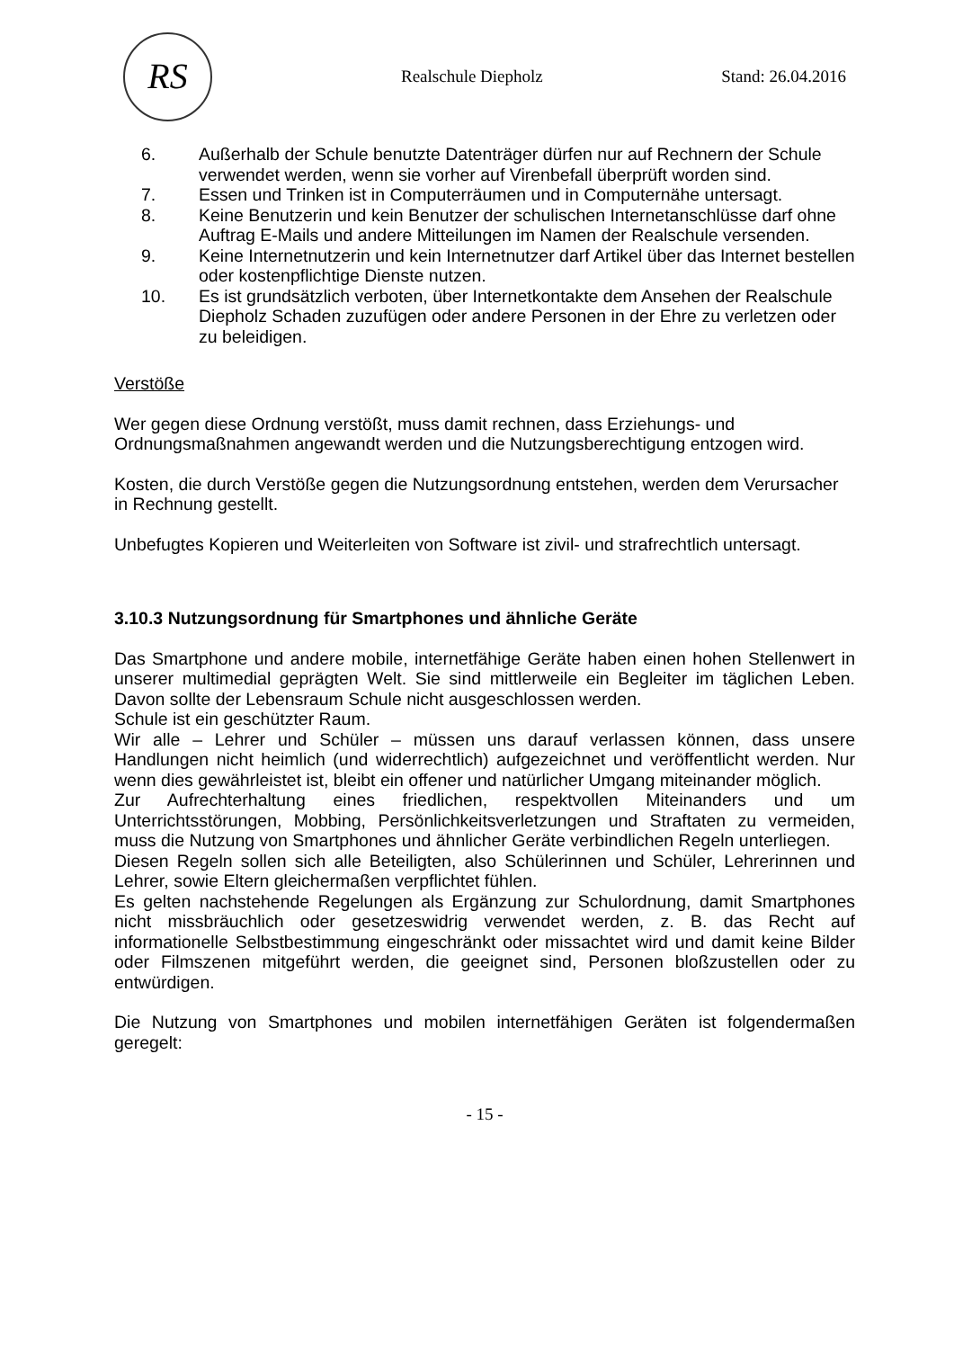RS
Realschule Diepholz Stand: 26.04.2016
6. Außerhalb der Schule benutzte Datenträger dürfen nur auf Rechnern der Schule verwendet werden, wenn sie vorher auf Virenbefall überprüft worden sind.
7. Essen und Trinken ist in Computerräumen und in Computernähe untersagt.
8. Keine Benutzerin und kein Benutzer der schulischen Internetanschlüsse darf ohne Auftrag E-Mails und andere Mitteilungen im Namen der Realschule versenden.
9. Keine Internetnutzerin und kein Internetnutzer darf Artikel über das Internet bestellen oder kostenpflichtige Dienste nutzen.
10. Es ist grundsätzlich verboten, über Internetkontakte dem Ansehen der Realschule Diepholz Schaden zuzufügen oder andere Personen in der Ehre zu verletzen oder zu beleidigen.
Verstöße
Wer gegen diese Ordnung verstößt, muss damit rechnen, dass Erziehungs- und Ordnungsmaßnahmen angewandt werden und die Nutzungsberechtigung entzogen wird.
Kosten, die durch Verstöße gegen die Nutzungsordnung entstehen, werden dem Verursacher in Rechnung gestellt.
Unbefugtes Kopieren und Weiterleiten von Software ist zivil- und strafrechtlich untersagt.
3.10.3 Nutzungsordnung für Smartphones und ähnliche Geräte
Das Smartphone und andere mobile, internetfähige Geräte haben einen hohen Stellenwert in unserer multimedial geprägten Welt. Sie sind mittlerweile ein Begleiter im täglichen Leben. Davon sollte der Lebensraum Schule nicht ausgeschlossen werden.
Schule ist ein geschützter Raum.
Wir alle – Lehrer und Schüler – müssen uns darauf verlassen können, dass unsere Handlungen nicht heimlich (und widerrechtlich) aufgezeichnet und veröffentlicht werden. Nur wenn dies gewährleistet ist, bleibt ein offener und natürlicher Umgang miteinander möglich.
Zur Aufrechterhaltung eines friedlichen, respektvollen Miteinanders und um Unterrichtsstörungen, Mobbing, Persönlichkeitsverletzungen und Straftaten zu vermeiden, muss die Nutzung von Smartphones und ähnlicher Geräte verbindlichen Regeln unterliegen.
Diesen Regeln sollen sich alle Beteiligten, also Schülerinnen und Schüler, Lehrerinnen und Lehrer, sowie Eltern gleichermaßen verpflichtet fühlen.
Es gelten nachstehende Regelungen als Ergänzung zur Schulordnung, damit Smartphones nicht missbräuchlich oder gesetzeswidrig verwendet werden, z. B. das Recht auf informationelle Selbstbestimmung eingeschränkt oder missachtet wird und damit keine Bilder oder Filmszenen mitgeführt werden, die geeignet sind, Personen bloßzustellen oder zu entwürdigen.
Die Nutzung von Smartphones und mobilen internetfähigen Geräten ist folgendermaßen geregelt:
- 15 -